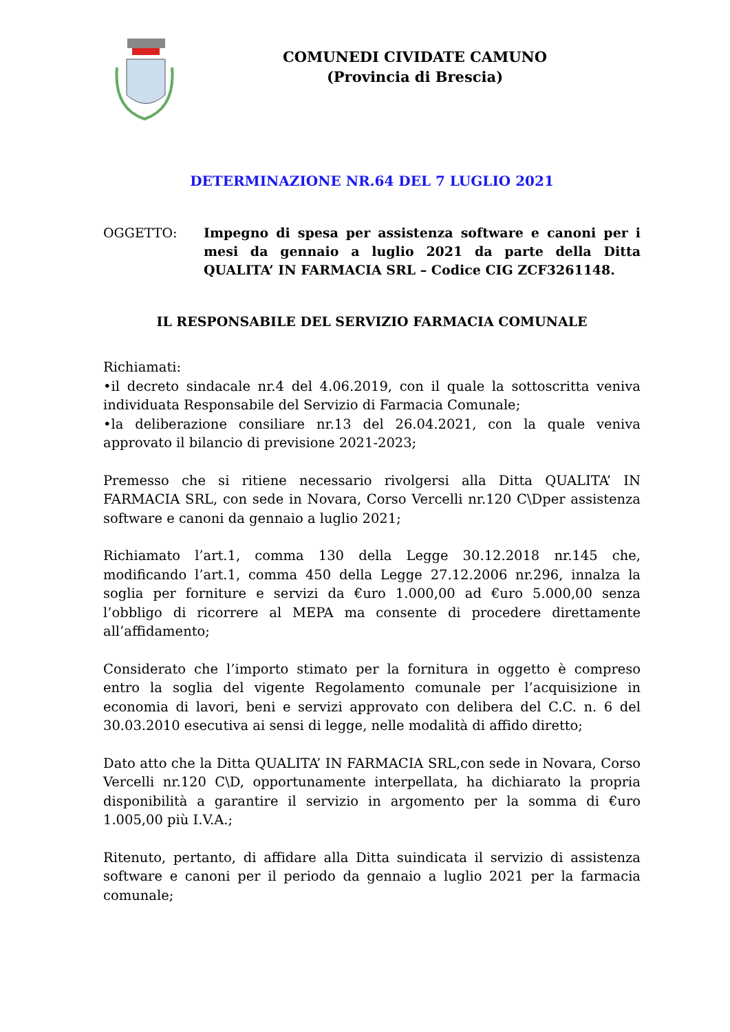COMUNEDI CIVIDATE CAMUNO
(Provincia di Brescia)
DETERMINAZIONE NR.64 DEL 7 LUGLIO 2021
OGGETTO: Impegno di spesa per assistenza software e canoni per i mesi da gennaio a luglio 2021 da parte della Ditta QUALITA’ IN FARMACIA SRL – Codice CIG ZCF3261148.
IL RESPONSABILE DEL SERVIZIO FARMACIA COMUNALE
Richiamati:
•il decreto sindacale nr.4 del 4.06.2019, con il quale la sottoscritta veniva individuata Responsabile del Servizio di Farmacia Comunale;
•la deliberazione consiliare nr.13 del 26.04.2021, con la quale veniva approvato il bilancio di previsione 2021-2023;
Premesso che si ritiene necessario rivolgersi alla Ditta QUALITA’ IN FARMACIA SRL, con sede in Novara, Corso Vercelli nr.120 C\Dper assistenza software e canoni da gennaio a luglio 2021;
Richiamato l’art.1, comma 130 della Legge 30.12.2018 nr.145 che, modificando l’art.1, comma 450 della Legge 27.12.2006 nr.296, innalza la soglia per forniture e servizi da €uro 1.000,00 ad €uro 5.000,00 senza l’obbligo di ricorrere al MEPA ma consente di procedere direttamente all’affidamento;
Considerato che l’importo stimato per la fornitura in oggetto è compreso entro la soglia del vigente Regolamento comunale per l’acquisizione in economia di lavori, beni e servizi approvato con delibera del C.C. n. 6 del 30.03.2010 esecutiva ai sensi di legge, nelle modalità di affido diretto;
Dato atto che la Ditta QUALITA’ IN FARMACIA SRL,con sede in Novara, Corso Vercelli nr.120 C\D, opportunamente interpellata, ha dichiarato la propria disponibilità a garantire il servizio in argomento per la somma di €uro 1.005,00 più I.V.A.;
Ritenuto, pertanto, di affidare alla Ditta suindicata il servizio di assistenza software e canoni per il periodo da gennaio a luglio 2021 per la farmacia comunale;